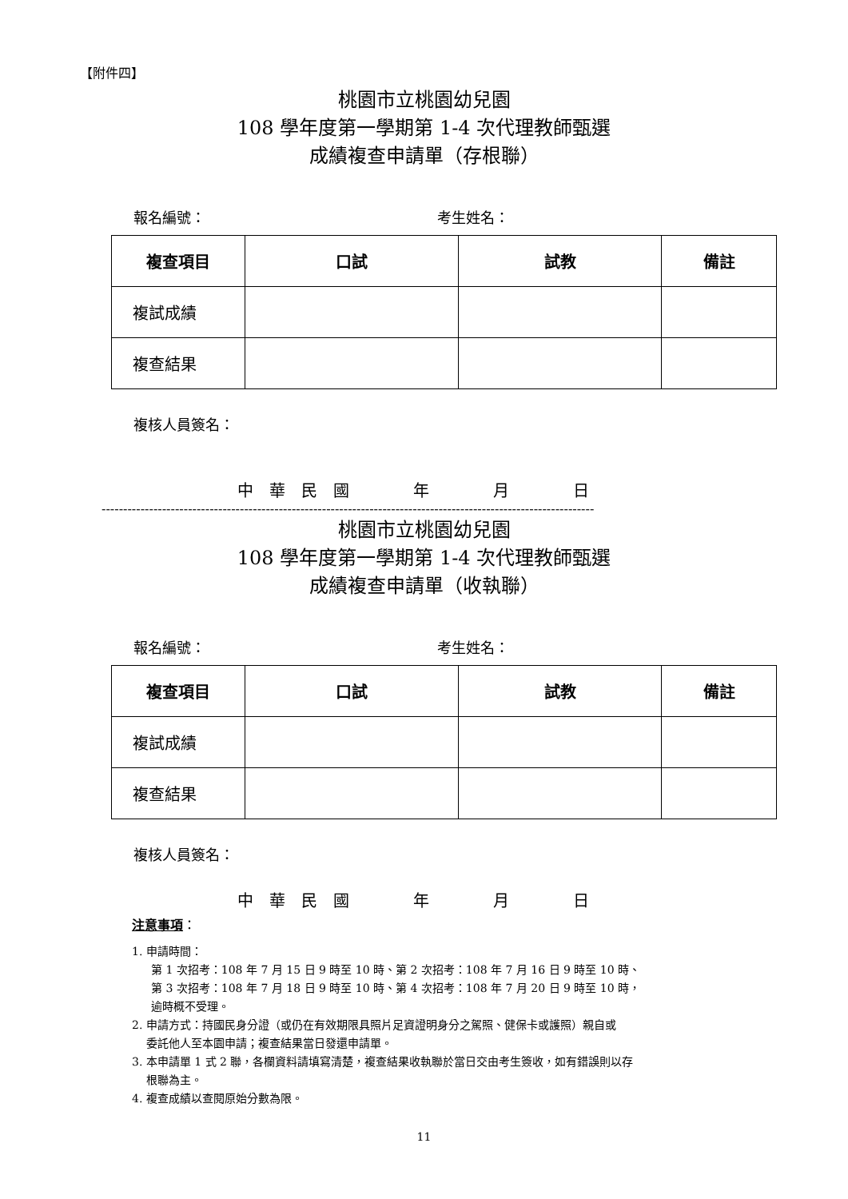【附件四】
桃園市立桃園幼兒園
108 學年度第一學期第 1-4 次代理教師甄選
成績複查申請單（存根聯）
報名編號： 考生姓名：
| 複查項目 | 口試 | 試教 | 備註 |
| --- | --- | --- | --- |
| 複試成績 | | | |
| 複查結果 | | | |
複核人員簽名：
中　華　民　國　　　　年　　　　月　　　　日
------------------------------------------------------------------------------------------------------------------
桃園市立桃園幼兒園
108 學年度第一學期第 1-4 次代理教師甄選
成績複查申請單（收執聯）
報名編號： 考生姓名：
| 複查項目 | 口試 | 試教 | 備註 |
| --- | --- | --- | --- |
| 複試成績 | | | |
| 複查結果 | | | |
複核人員簽名：
中　華　民　國　　　　年　　　　月　　　　日
注意事項：
1. 申請時間：
第 1 次招考：108 年 7 月 15 日 9 時至 10 時、第 2 次招考：108 年 7 月 16 日 9 時至 10 時、
第 3 次招考：108 年 7 月 18 日 9 時至 10 時、第 4 次招考：108 年 7 月 20 日 9 時至 10 時，
逾時概不受理。
2. 申請方式：持國民身分證（或仍在有效期限具照片足資證明身分之駕照、健保卡或護照）親自或
　 委託他人至本園申請；複查結果當日發還申請單。
3. 本申請單 1 式 2 聯，各欄資料請填寫清楚，複查結果收執聯於當日交由考生簽收，如有錯誤則以存
　 根聯為主。
4. 複查成績以查閱原始分數為限。
11